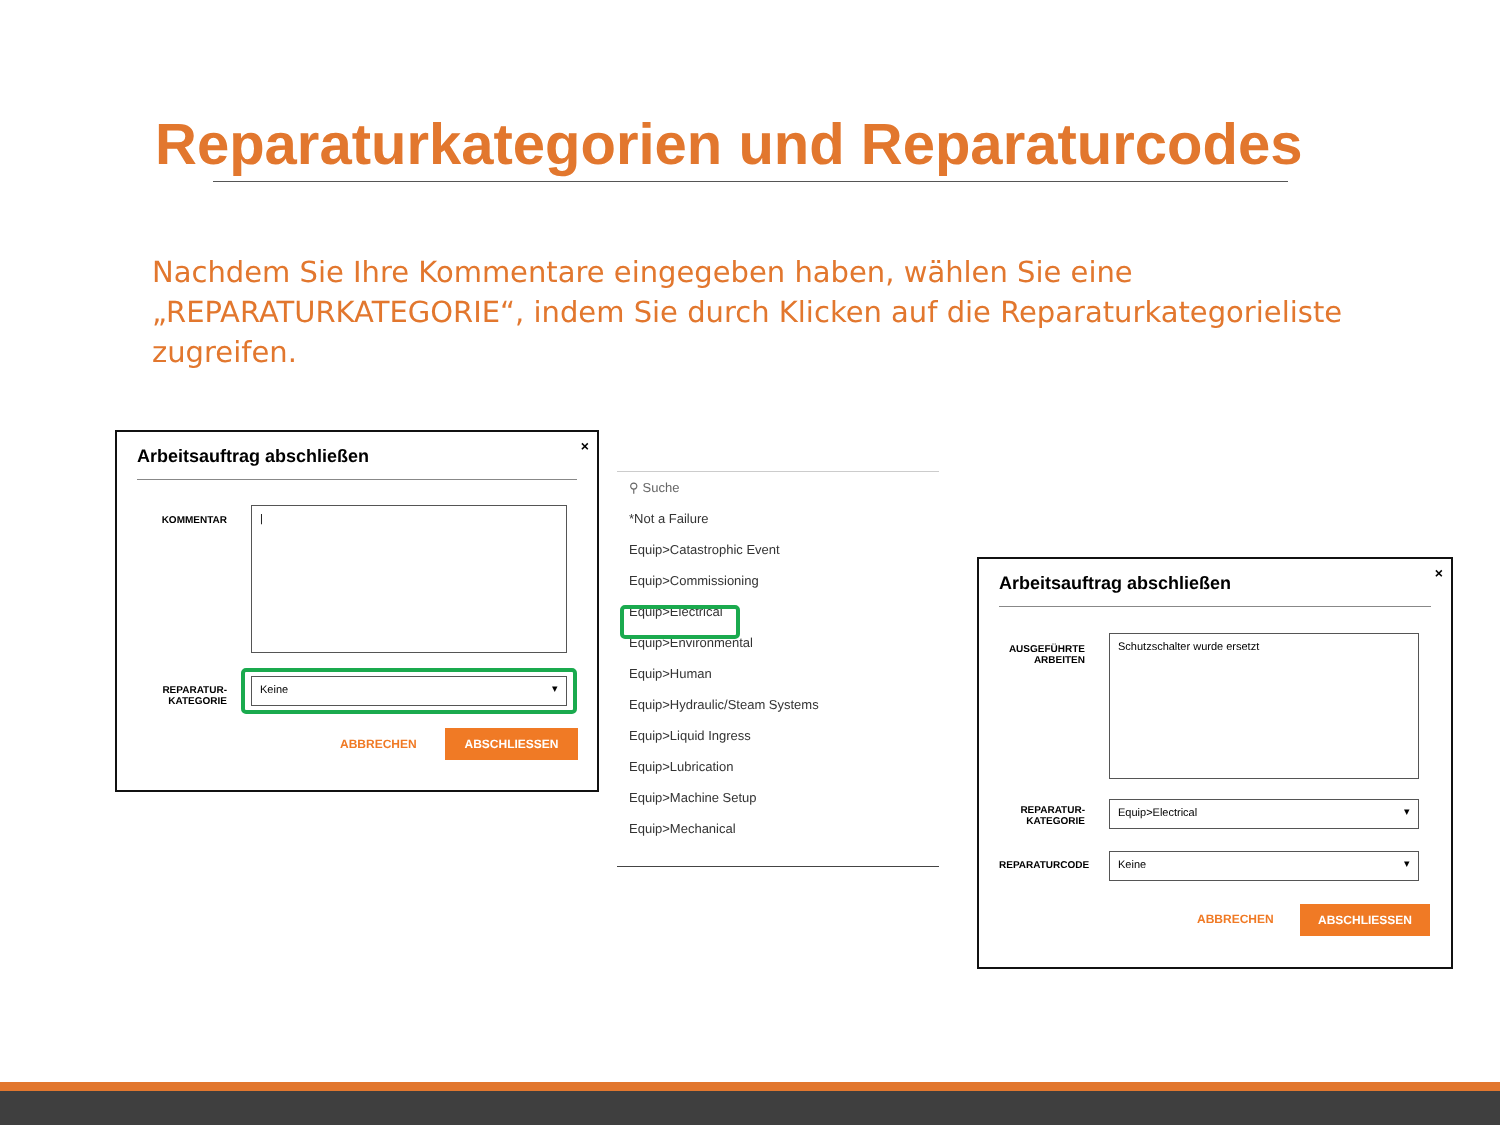Reparaturkategorien und Reparaturcodes
Nachdem Sie Ihre Kommentare eingegeben haben, wählen Sie eine „REPARATURKATEGORIE“, indem Sie durch Klicken auf die Reparaturkategorieliste zugreifen.
×
Arbeitsauftrag abschließen
KOMMENTAR
|
REPARATUR-
KATEGORIE
Keine
ABBRECHEN
ABSCHLIESSEN
⚲ Suche
*Not a Failure
Equip>Catastrophic Event
Equip>Commissioning
Equip>Electrical
Equip>Environmental
Equip>Human
Equip>Hydraulic/Steam Systems
Equip>Liquid Ingress
Equip>Lubrication
Equip>Machine Setup
Equip>Mechanical
×
Arbeitsauftrag abschließen
AUSGEFÜHRTE
ARBEITEN
Schutzschalter wurde ersetzt
REPARATUR-
KATEGORIE
Equip>Electrical
REPARATURCODE
Keine
ABBRECHEN
ABSCHLIESSEN